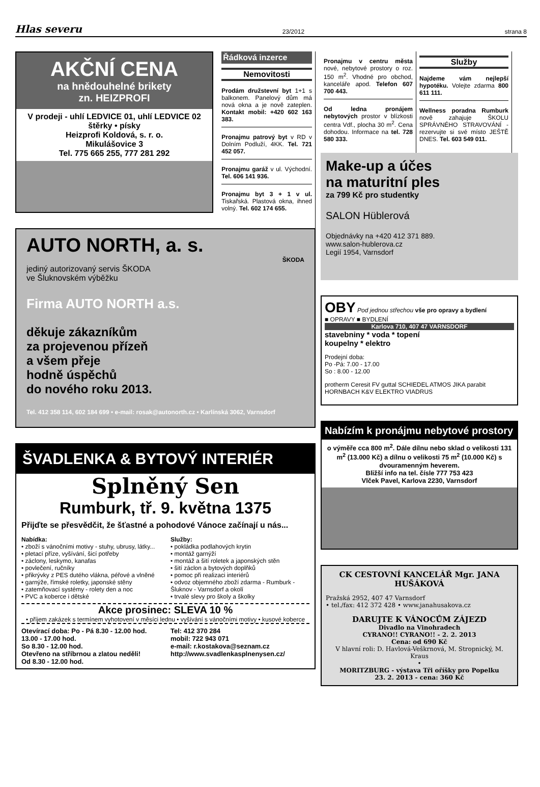Hlas severu 23/2012 strana 8
AKČNÍ CENA
na hnědouhelné brikety
zn. HEIZPROFI
V prodeji - uhlí LEDVICE 01, uhlí LEDVICE 02
štěrky • písky
Heizprofi Koldová, s. r. o.
Mikulášovice 3
Tel. 775 665 255, 777 281 292
Řádková inzerce
Nemovitosti
Prodám družstevní byt 1+1 s balkonem. Panelový dům má nová okna a je nově zateplen. Kontakt mobil: +420 602 163 383.
Pronajmu patrový byt v RD v Dolním Podluží, 4KK. Tel. 721 452 057.
Pronajmu garáž v ul. Východní. Tel. 606 141 936.
Pronajmu byt 3 + 1 v ul. Tiskařská. Plastová okna, ihned volný. Tel. 602 174 655.
AUTO NORTH, a. s.
ŠKODA
jediný autorizovaný servis ŠKODA
ve Šluknovském výběžku
Firma AUTO NORTH a.s.
děkuje zákazníkům
za projevenou přízeň
a všem přeje
hodně úspěchů
do nového roku 2013.
Tel. 412 358 114, 602 184 699 • e-mail: rosak@autonorth.cz • Karlínská 3062, Varnsdorf
ŠVADLENKA & BYTOVÝ INTERIÉR
Splněný Sen
Rumburk, tř. 9. května 1375
Přijďte se přesvědčit, že šťastné a pohodové Vánoce začínají u nás...
Nabídka:
• zboží s vánočními motivy - stuhy, ubrusy, látky...
• pletací příze, vyšívání, šicí potřeby
• záclony, leskymo, kanafas
• povlečení, ručníky
• přikrývky z PES dutého vlákna, péřové a vlněné
• garnýže, římské roletky, japonské stěny
• zatemňovací systémy - rolety den a noc
• PVC a koberce i dětské
Služby:
• pokládka podlahových krytin
• montáž garnýží
• montáž a šití roletek a japonských stěn
• šití záclon a bytových doplňků
• pomoc při realizaci interiérů
• odvoz objemného zboží zdarma - Rumburk - Šluknov - Varnsdorf a okolí
• trvalé slevy pro školy a školky
Akce prosinec: SLEVA 10 %
• příjem zakázek s termínem vyhotovení v měsíci lednu • vyšívání s vánočními motivy • kusové koberce
Otevírací doba: Po - Pá 8.30 - 12.00 hod.
13.00 - 17.00 hod.
So 8.30 - 12.00 hod.
Otevřeno na stříbrnou a zlatou neděli!
Od 8.30 - 12.00 hod.
Tel: 412 370 284
mobil: 722 943 071
e-mail: r.kostakova@seznam.cz
http://www.svadlenkasplnenysen.cz/
Pronajmu v centru města nové, nebytové prostory o roz. 150 m<sup>2</sup>. Vhodné pro obchod, kanceláře apod. Telefon 607 700 443.
Od ledna pronájem nebytových prostor v blízkosti centra Vdf., plocha 30 m<sup>2</sup>. Cena dohodou. Informace na tel. 728 580 333.
Služby
Najdeme vám nejlepší hypotéku. Volejte zdarma 800 611 111.
Wellness poradna Rumburk nově zahajuje ŠKOLU SPRÁVNÉHO STRAVOVÁNÍ - rezervujte si své místo JEŠTĚ DNES. Tel. 603 549 011.
Make-up a účes
na maturitní ples
za 799 Kč pro studentky
SALON Hüblerová
Objednávky na +420 412 371 889.
www.salon-hublerova.cz
Legií 1954, Varnsdorf
OBY Pod jednou střechou vše pro opravy a bydlení
■ OPRAVY ■ BYDLENÍ
Karlova 710, 407 47 VARNSDORF
stavebniny * voda * topení
koupelny * elektro
Prodejní doba:
Po -Pá: 7.00 - 17.00
So : 8.00 - 12.00
protherm Ceresit FV guttal SCHIEDEL ATMOS JIKA parabit HORNBACH K&V ELEKTRO VIADRUS
Nabízím k pronájmu nebytové prostory
o výměře cca 800 m<sup>2</sup>. Dále dílnu nebo sklad o velikosti 131 m<sup>2</sup> (13.000 Kč) a dílnu o velikosti 75 m<sup>2</sup> (10.000 Kč) s dvouramenným heverem.
Bližší info na tel. čísle 777 753 423
Vlček Pavel, Karlova 2230, Varnsdorf
CK CESTOVNÍ KANCELÁŘ Mgr. JANA HUŠÁKOVÁ
Pražská 2952, 407 47 Varnsdorf
• tel./fax: 412 372 428 • www.janahusakova.cz
DARUJTE K VÁNOCŮM ZÁJEZD
Divadlo na Vinohradech
CYRANO!! CYRANO!! - 2. 2. 2013
Cena: od 690 Kč
V hlavní roli: D. Havlová-Veškrnová, M. Stropnický, M. Kraus
•
MORITZBURG - výstava Tři oříšky pro Popelku
23. 2. 2013 - cena: 360 Kč